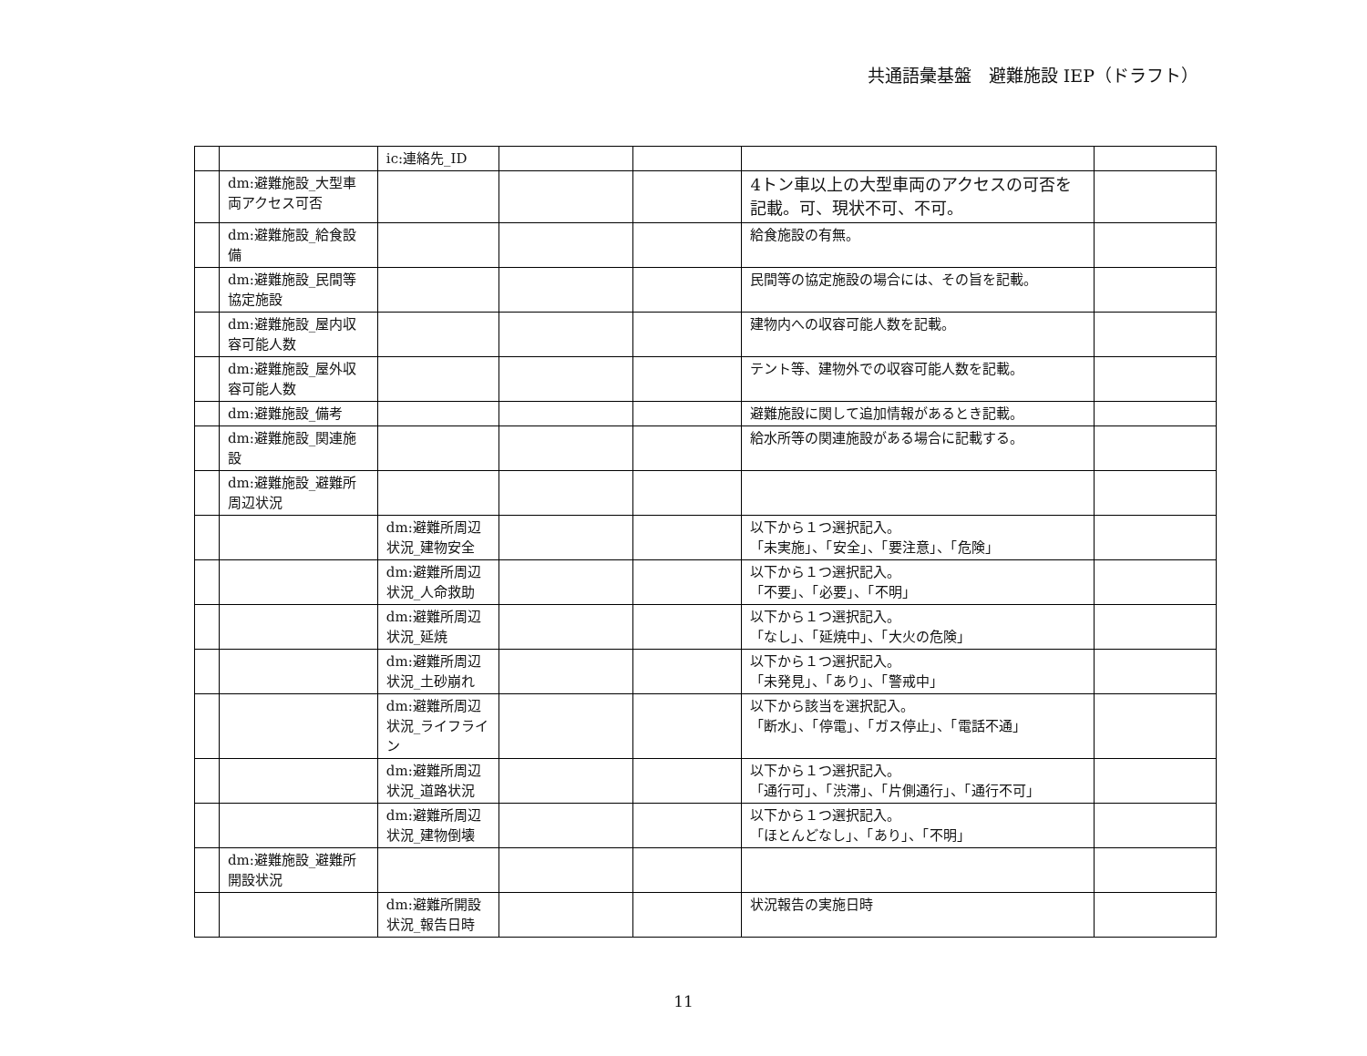共通語彙基盤　避難施設 IEP（ドラフト）
| | | ic:連絡先_ID | | | | |
| | dm:避難施設_大型車両アクセス可否 | | | | 4トン車以上の大型車両のアクセスの可否を記載。可、現状不可、不可。 | |
| | dm:避難施設_給食設備 | | | | 給食施設の有無。 | |
| | dm:避難施設_民間等協定施設 | | | | 民間等の協定施設の場合には、その旨を記載。 | |
| | dm:避難施設_屋内収容可能人数 | | | | 建物内への収容可能人数を記載。 | |
| | dm:避難施設_屋外収容可能人数 | | | | テント等、建物外での収容可能人数を記載。 | |
| | dm:避難施設_備考 | | | | 避難施設に関して追加情報があるとき記載。 | |
| | dm:避難施設_関連施設 | | | | 給水所等の関連施設がある場合に記載する。 | |
| | dm:避難施設_避難所周辺状況 | | | | | |
| | | dm:避難所周辺状況_建物安全 | | | 以下から１つ選択記入。 「未実施」、「安全」、「要注意」、「危険」 | |
| | | dm:避難所周辺状況_人命救助 | | | 以下から１つ選択記入。 「不要」、「必要」、「不明」 | |
| | | dm:避難所周辺状況_延焼 | | | 以下から１つ選択記入。 「なし」、「延焼中」、「大火の危険」 | |
| | | dm:避難所周辺状況_土砂崩れ | | | 以下から１つ選択記入。 「未発見」、「あり」、「警戒中」 | |
| | | dm:避難所周辺状況_ライフライン | | | 以下から該当を選択記入。 「断水」、「停電」、「ガス停止」、「電話不通」 | |
| | | dm:避難所周辺状況_道路状況 | | | 以下から１つ選択記入。 「通行可」、「渋滞」、「片側通行」、「通行不可」 | |
| | | dm:避難所周辺状況_建物倒壊 | | | 以下から１つ選択記入。 「ほとんどなし」、「あり」、「不明」 | |
| | dm:避難施設_避難所開設状況 | | | | | |
| | | dm:避難所開設状況_報告日時 | | | 状況報告の実施日時 | |
11